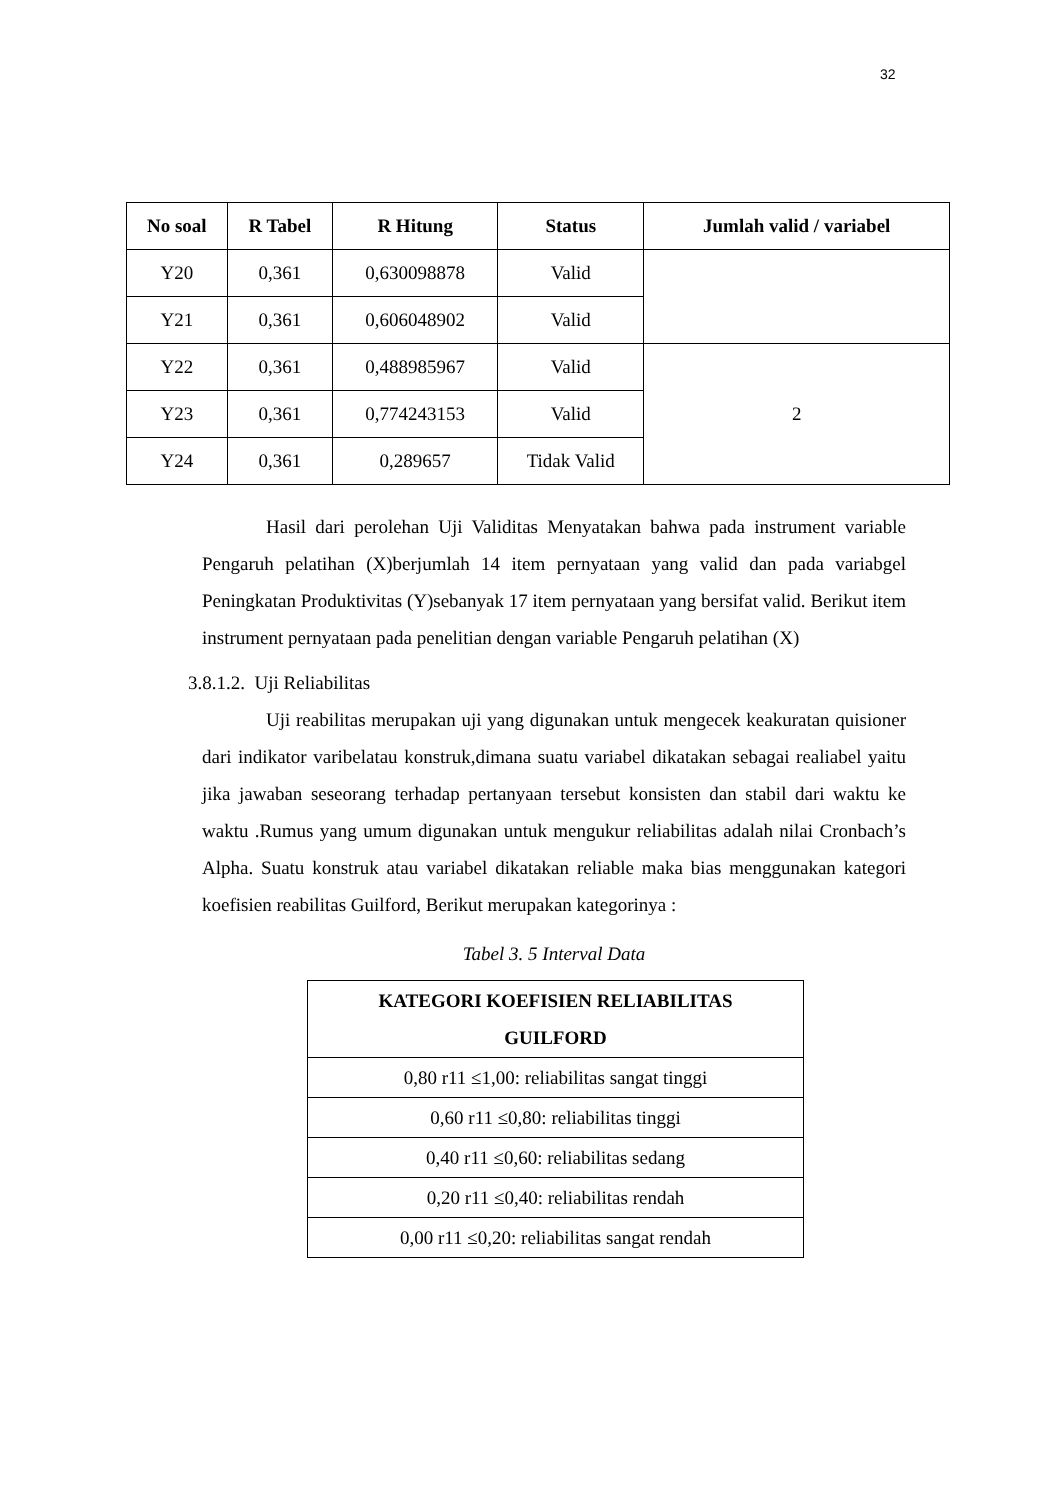32
| No soal | R Tabel | R Hitung | Status | Jumlah valid / variabel |
| --- | --- | --- | --- | --- |
| Y20 | 0,361 | 0,630098878 | Valid | |
| Y21 | 0,361 | 0,606048902 | Valid | |
| Y22 | 0,361 | 0,488985967 | Valid | 2 |
| Y23 | 0,361 | 0,774243153 | Valid | |
| Y24 | 0,361 | 0,289657 | Tidak Valid | |
Hasil dari perolehan Uji Validitas Menyatakan bahwa pada instrument variable Pengaruh pelatihan (X)berjumlah 14 item pernyataan yang valid dan pada variabgel Peningkatan Produktivitas (Y)sebanyak 17 item pernyataan yang bersifat valid. Berikut item instrument pernyataan pada penelitian dengan variable Pengaruh pelatihan (X)
3.8.1.2. Uji Reliabilitas
Uji reabilitas merupakan uji yang digunakan untuk mengecek keakuratan quisioner dari indikator varibelatau konstruk,dimana suatu variabel dikatakan sebagai realiabel yaitu jika jawaban seseorang terhadap pertanyaan tersebut konsisten dan stabil dari waktu ke waktu .Rumus yang umum digunakan untuk mengukur reliabilitas adalah nilai Cronbach’s Alpha. Suatu konstruk atau variabel dikatakan reliable maka bias menggunakan kategori koefisien reabilitas Guilford, Berikut merupakan kategorinya :
Tabel 3. 5 Interval Data
| KATEGORI KOEFISIEN RELIABILITAS GUILFORD |
| --- |
| 0,80 r11 ≤1,00: reliabilitas sangat tinggi |
| 0,60 r11 ≤0,80: reliabilitas tinggi |
| 0,40 r11 ≤0,60: reliabilitas sedang |
| 0,20 r11 ≤0,40: reliabilitas rendah |
| 0,00 r11 ≤0,20: reliabilitas sangat rendah |